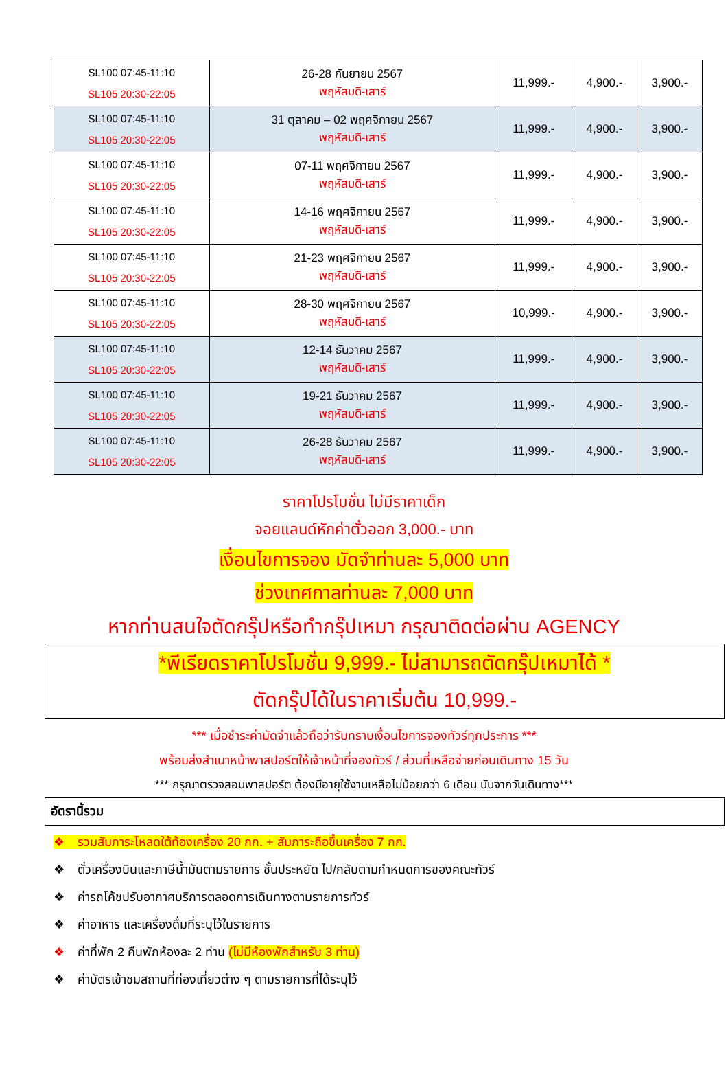| SL100 07:45-11:10 SL105 20:30-22:05 | 26-28 กันยายน 2567 พฤหัสบดี-เสาร์ | 11,999.- | 4,900.- | 3,900.- |
| SL100 07:45-11:10 SL105 20:30-22:05 | 31 ตุลาคม – 02 พฤศจิกายน 2567 พฤหัสบดี-เสาร์ | 11,999.- | 4,900.- | 3,900.- |
| SL100 07:45-11:10 SL105 20:30-22:05 | 07-11 พฤศจิกายน 2567 พฤหัสบดี-เสาร์ | 11,999.- | 4,900.- | 3,900.- |
| SL100 07:45-11:10 SL105 20:30-22:05 | 14-16 พฤศจิกายน 2567 พฤหัสบดี-เสาร์ | 11,999.- | 4,900.- | 3,900.- |
| SL100 07:45-11:10 SL105 20:30-22:05 | 21-23 พฤศจิกายน 2567 พฤหัสบดี-เสาร์ | 11,999.- | 4,900.- | 3,900.- |
| SL100 07:45-11:10 SL105 20:30-22:05 | 28-30 พฤศจิกายน 2567 พฤหัสบดี-เสาร์ | 10,999.- | 4,900.- | 3,900.- |
| SL100 07:45-11:10 SL105 20:30-22:05 | 12-14 ธันวาคม 2567 พฤหัสบดี-เสาร์ | 11,999.- | 4,900.- | 3,900.- |
| SL100 07:45-11:10 SL105 20:30-22:05 | 19-21 ธันวาคม 2567 พฤหัสบดี-เสาร์ | 11,999.- | 4,900.- | 3,900.- |
| SL100 07:45-11:10 SL105 20:30-22:05 | 26-28 ธันวาคม 2567 พฤหัสบดี-เสาร์ | 11,999.- | 4,900.- | 3,900.- |
ราคาโปรโมชั่น ไม่มีราคาเด็ก
จอยแลนด์หักค่าตั๋วออก 3,000.- บาท
เงื่อนไขการจอง มัดจำท่านละ 5,000 บาท
ช่วงเทศกาลท่านละ 7,000 บาท
หากท่านสนใจตัดกรุ๊ปหรือทำกรุ๊ปเหมา กรุณาติดต่อผ่าน AGENCY
*พีเรียดราคาโปรโมชั่น 9,999.- ไม่สามารถตัดกรุ๊ปเหมาได้ *
ตัดกรุ๊ปได้ในราคาเริ่มต้น 10,999.-
*** เมื่อชำระค่ามัดจำแล้วถือว่ารับทราบเงื่อนไขการจองทัวร์ทุกประการ ***
พร้อมส่งสำเนาหน้าพาสปอร์ตให้เจ้าหน้าที่จองทัวร์ / ส่วนที่เหลือจ่ายก่อนเดินทาง 15 วัน
*** กรุณาตรวจสอบพาสปอร์ต ต้องมีอายุใช้งานเหลือไม่น้อยกว่า 6 เดือน นับจากวันเดินทาง***
อัตรานี้รวม
❖ รวมสัมภาระโหลดใต้ท้องเครื่อง 20 กก. + สัมภาระถือขึ้นเครื่อง 7 กก.
❖ ตั๋วเครื่องบินและภาษีน้ำมันตามรายการ ชั้นประหยัด ไป/กลับตามกำหนดการของคณะทัวร์
❖ ค่ารถโค้ชปรับอากาศบริการตลอดการเดินทางตามรายการทัวร์
❖ ค่าอาหาร และเครื่องดื่มที่ระบุไว้ในรายการ
❖ ค่าที่พัก 2 คืนพักห้องละ 2 ท่าน (ไม่มีห้องพักสำหรับ 3 ท่าน)
❖ ค่าบัตรเข้าชมสถานที่ท่องเที่ยวต่าง ๆ ตามรายการที่ได้ระบุไว้